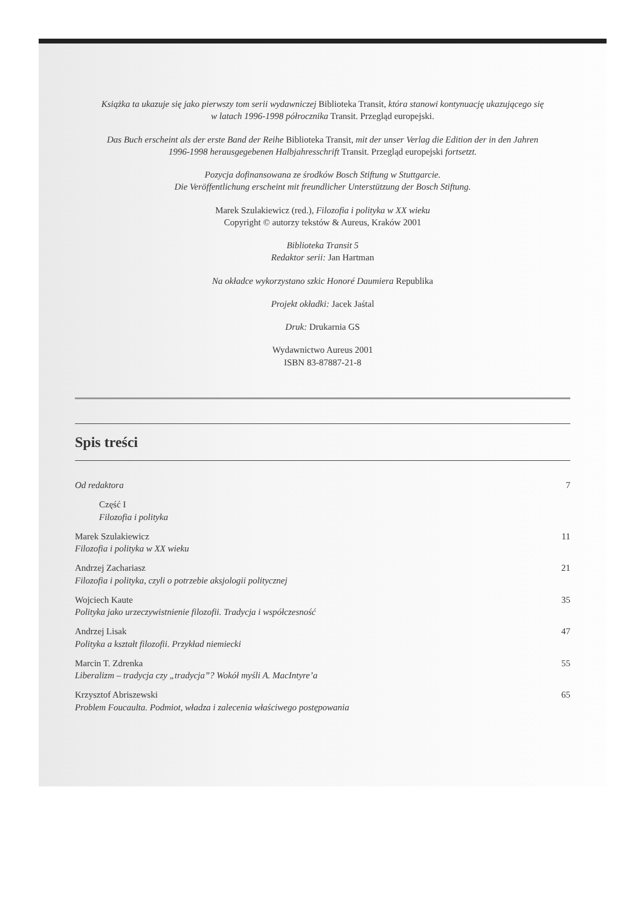Książka ta ukazuje się jako pierwszy tom serii wydawniczej Biblioteka Transit, która stanowi kontynuację ukazującego się w latach 1996-1998 półrocznika Transit. Przegląd europejski.
Das Buch erscheint als der erste Band der Reihe Biblioteka Transit, mit der unser Verlag die Edition der in den Jahren 1996-1998 herausgegebenen Halbjahresschrift Transit. Przegląd europejski fortsetzt.
Pozycja dofinansowana ze środków Bosch Stiftung w Stuttgarcie.
Die Veröffentlichung erscheint mit freundlicher Unterstützung der Bosch Stiftung.
Marek Szulakiewicz (red.), Filozofia i polityka w XX wieku
Copyright © autorzy tekstów & Aureus, Kraków 2001
Biblioteka Transit 5
Redaktor serii: Jan Hartman
Na okładce wykorzystano szkic Honoré Daumiera Republika
Projekt okładki: Jacek Jaśtal
Druk: Drukarnia GS
Wydawnictwo Aureus 2001
ISBN 83-87887-21-8
Spis treści
Od redaktora 7
Część I
Filozofia i polityka
Marek Szulakiewicz
Filozofia i polityka w XX wieku 11
Andrzej Zachariasz
Filozofia i polityka, czyli o potrzebie aksjologii politycznej 21
Wojciech Kaute
Polityka jako urzeczywistnienie filozofii. Tradycja i współczesność 35
Andrzej Lisak
Polityka a kształt filozofii. Przykład niemiecki 47
Marcin T. Zdrenka
Liberalizm – tradycja czy „tradycja”? Wokół myśli A. MacIntyre’a 55
Krzysztof Abriszewski
Problem Foucaulta. Podmiot, władza i zalecenia właściwego postępowania 65